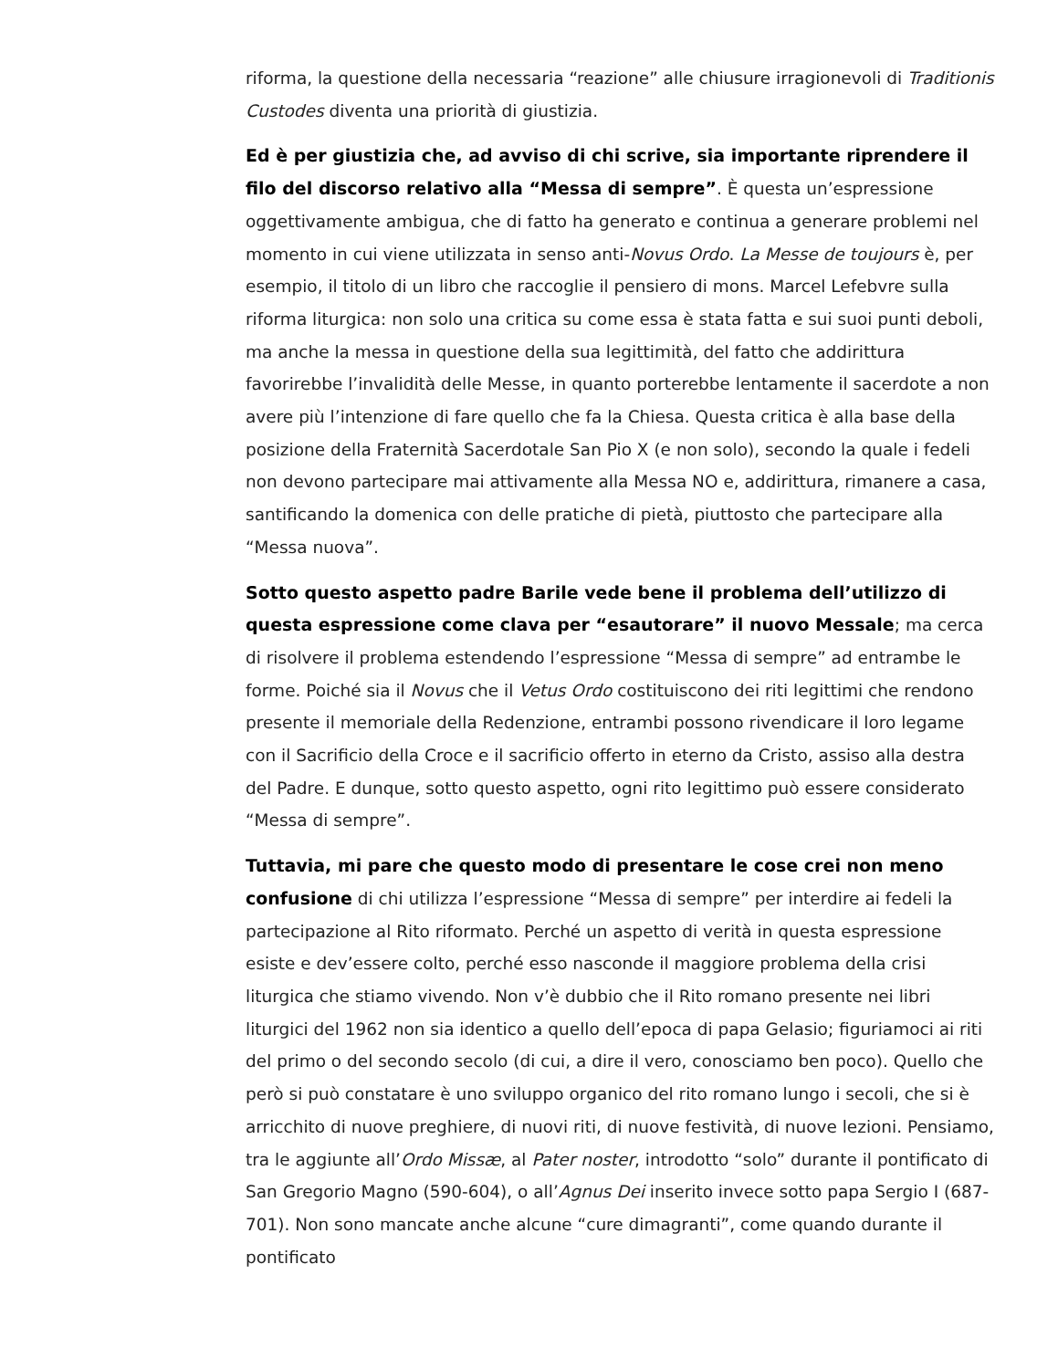riforma, la questione della necessaria “reazione” alle chiusure irragionevoli di Traditionis Custodes diventa una priorità di giustizia.
Ed è per giustizia che, ad avviso di chi scrive, sia importante riprendere il filo del discorso relativo alla “Messa di sempre”. È questa un’espressione oggettivamente ambigua, che di fatto ha generato e continua a generare problemi nel momento in cui viene utilizzata in senso anti-Novus Ordo. La Messe de toujours è, per esempio, il titolo di un libro che raccoglie il pensiero di mons. Marcel Lefebvre sulla riforma liturgica: non solo una critica su come essa è stata fatta e sui suoi punti deboli, ma anche la messa in questione della sua legittimità, del fatto che addirittura favorirebbe l’invalidità delle Messe, in quanto porterebbe lentamente il sacerdote a non avere più l’intenzione di fare quello che fa la Chiesa. Questa critica è alla base della posizione della Fraternità Sacerdotale San Pio X (e non solo), secondo la quale i fedeli non devono partecipare mai attivamente alla Messa NO e, addirittura, rimanere a casa, santificando la domenica con delle pratiche di pietà, piuttosto che partecipare alla “Messa nuova”.
Sotto questo aspetto padre Barile vede bene il problema dell’utilizzo di questa espressione come clava per “esautorare” il nuovo Messale; ma cerca di risolvere il problema estendendo l’espressione “Messa di sempre” ad entrambe le forme. Poiché sia il Novus che il Vetus Ordo costituiscono dei riti legittimi che rendono presente il memoriale della Redenzione, entrambi possono rivendicare il loro legame con il Sacrificio della Croce e il sacrificio offerto in eterno da Cristo, assiso alla destra del Padre. E dunque, sotto questo aspetto, ogni rito legittimo può essere considerato “Messa di sempre”.
Tuttavia, mi pare che questo modo di presentare le cose crei non meno confusione di chi utilizza l’espressione “Messa di sempre” per interdire ai fedeli la partecipazione al Rito riformato. Perché un aspetto di verità in questa espressione esiste e dev’essere colto, perché esso nasconde il maggiore problema della crisi liturgica che stiamo vivendo. Non v’è dubbio che il Rito romano presente nei libri liturgici del 1962 non sia identico a quello dell’epoca di papa Gelasio; figuriamoci ai riti del primo o del secondo secolo (di cui, a dire il vero, conosciamo ben poco). Quello che però si può constatare è uno sviluppo organico del rito romano lungo i secoli, che si è arricchito di nuove preghiere, di nuovi riti, di nuove festività, di nuove lezioni. Pensiamo, tra le aggiunte all’Ordo Missæ, al Pater noster, introdotto “solo” durante il pontificato di San Gregorio Magno (590-604), o all’Agnus Dei inserito invece sotto papa Sergio I (687-701). Non sono mancate anche alcune “cure dimagranti”, come quando durante il pontificato